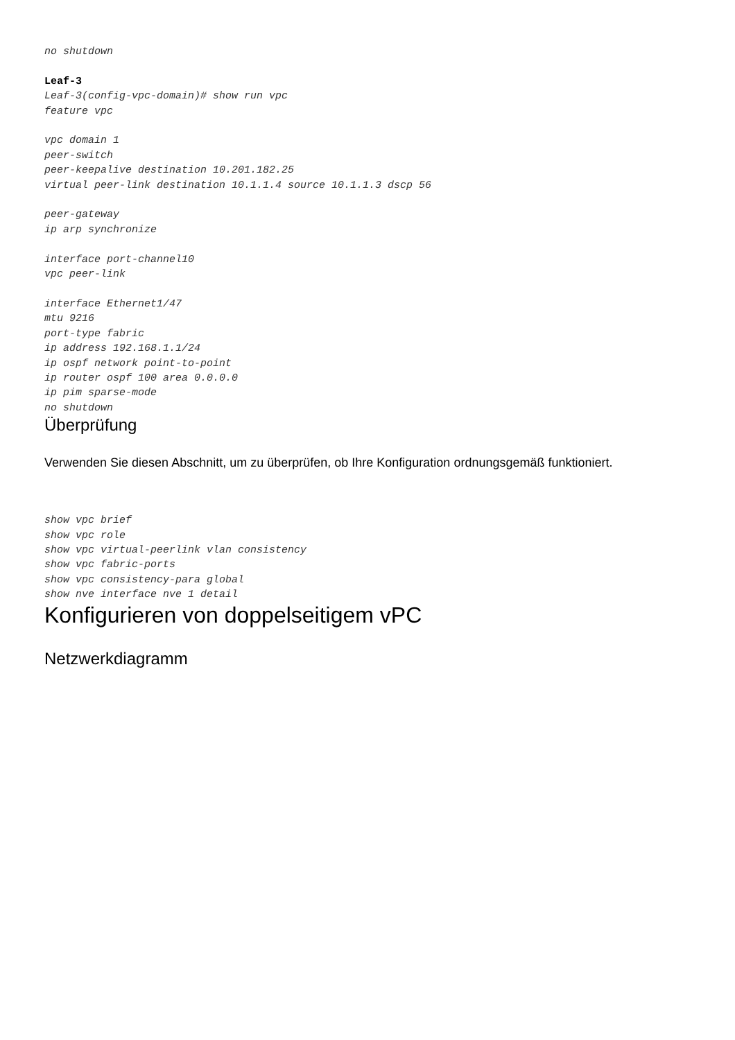no shutdown

Leaf-3
Leaf-3(config-vpc-domain)# show run vpc
feature vpc

vpc domain 1
peer-switch
peer-keepalive destination 10.201.182.25
virtual peer-link destination 10.1.1.4 source 10.1.1.3 dscp 56

peer-gateway
ip arp synchronize

interface port-channel10
vpc peer-link

interface Ethernet1/47
mtu 9216
port-type fabric
ip address 192.168.1.1/24
ip ospf network point-to-point
ip router ospf 100 area 0.0.0.0
ip pim sparse-mode
no shutdown
Überprüfung
Verwenden Sie diesen Abschnitt, um zu überprüfen, ob Ihre Konfiguration ordnungsgemäß funktioniert.
show vpc brief
show vpc role
show vpc virtual-peerlink vlan consistency
show vpc fabric-ports
show vpc consistency-para global
show nve interface nve 1 detail
Konfigurieren von doppelseitigem vPC
Netzwerkdiagramm